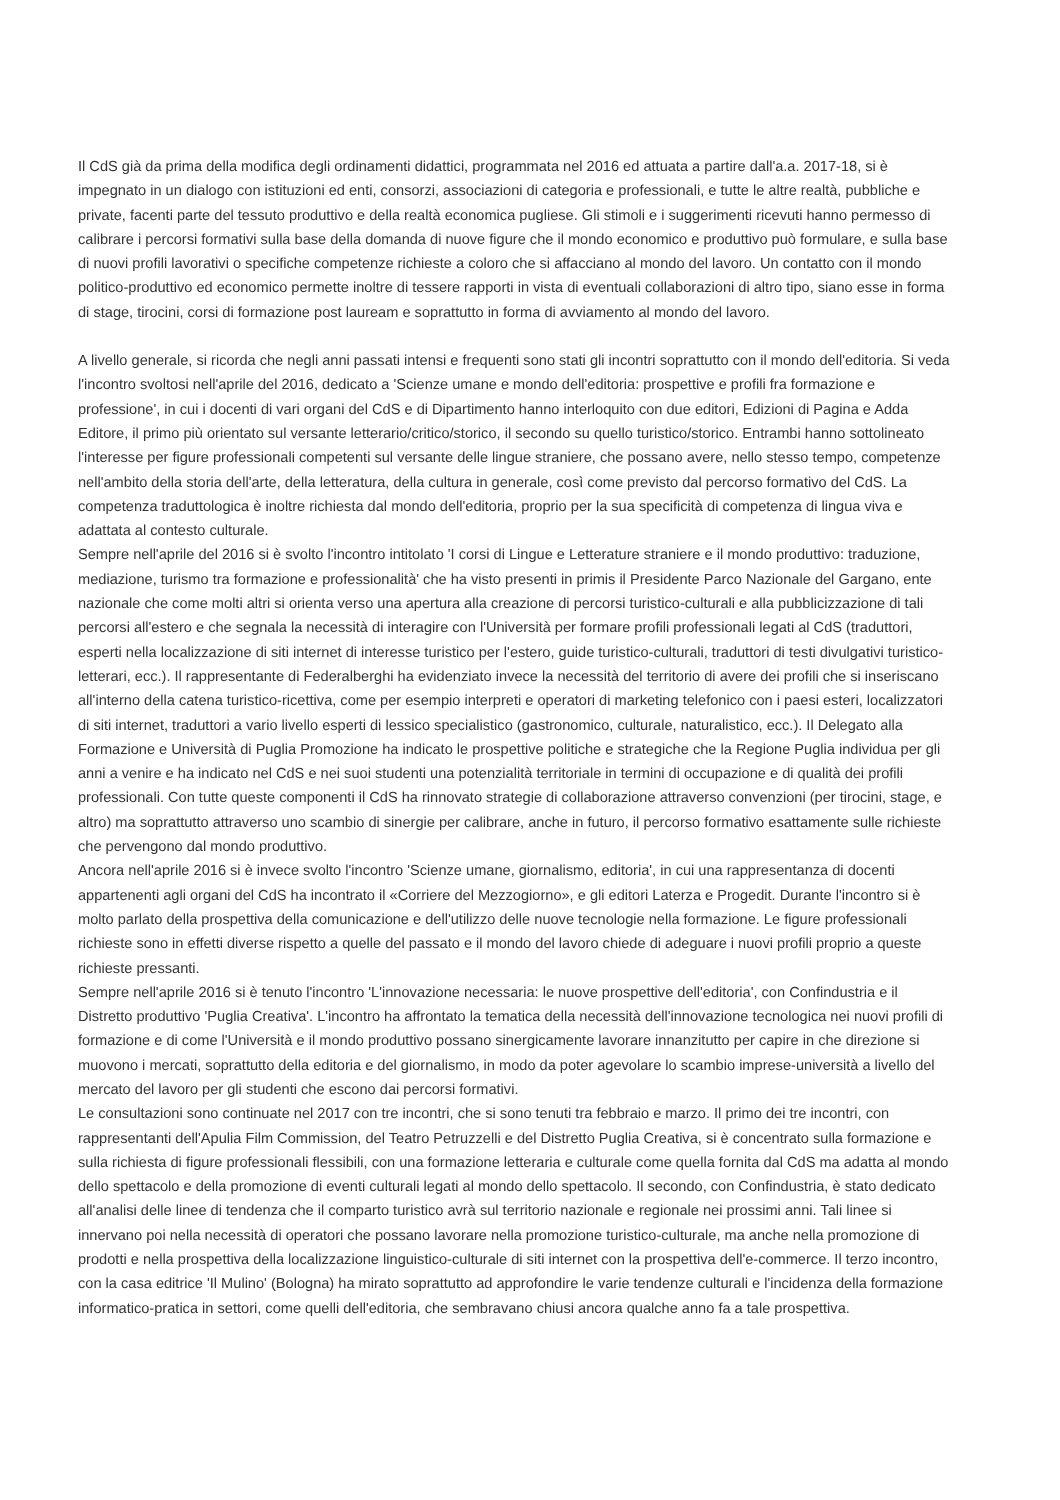Il CdS già da prima della modifica degli ordinamenti didattici, programmata nel 2016 ed attuata a partire dall'a.a. 2017-18, si è impegnato in un dialogo con istituzioni ed enti, consorzi, associazioni di categoria e professionali, e tutte le altre realtà, pubbliche e private, facenti parte del tessuto produttivo e della realtà economica pugliese. Gli stimoli e i suggerimenti ricevuti hanno permesso di calibrare i percorsi formativi sulla base della domanda di nuove figure che il mondo economico e produttivo può formulare, e sulla base di nuovi profili lavorativi o specifiche competenze richieste a coloro che si affacciano al mondo del lavoro. Un contatto con il mondo politico-produttivo ed economico permette inoltre di tessere rapporti in vista di eventuali collaborazioni di altro tipo, siano esse in forma di stage, tirocini, corsi di formazione post lauream e soprattutto in forma di avviamento al mondo del lavoro.
A livello generale, si ricorda che negli anni passati intensi e frequenti sono stati gli incontri soprattutto con il mondo dell'editoria. Si veda l'incontro svoltosi nell'aprile del 2016, dedicato a 'Scienze umane e mondo dell'editoria: prospettive e profili fra formazione e professione', in cui i docenti di vari organi del CdS e di Dipartimento hanno interloquito con due editori, Edizioni di Pagina e Adda Editore, il primo più orientato sul versante letterario/critico/storico, il secondo su quello turistico/storico. Entrambi hanno sottolineato l'interesse per figure professionali competenti sul versante delle lingue straniere, che possano avere, nello stesso tempo, competenze nell'ambito della storia dell'arte, della letteratura, della cultura in generale, così come previsto dal percorso formativo del CdS. La competenza traduttologica è inoltre richiesta dal mondo dell'editoria, proprio per la sua specificità di competenza di lingua viva e adattata al contesto culturale.
Sempre nell'aprile del 2016 si è svolto l'incontro intitolato 'I corsi di Lingue e Letterature straniere e il mondo produttivo: traduzione, mediazione, turismo tra formazione e professionalità' che ha visto presenti in primis il Presidente Parco Nazionale del Gargano, ente nazionale che come molti altri si orienta verso una apertura alla creazione di percorsi turistico-culturali e alla pubblicizzazione di tali percorsi all'estero e che segnala la necessità di interagire con l'Università per formare profili professionali legati al CdS (traduttori, esperti nella localizzazione di siti internet di interesse turistico per l'estero, guide turistico-culturali, traduttori di testi divulgativi turistico-letterari, ecc.). Il rappresentante di Federalberghi ha evidenziato invece la necessità del territorio di avere dei profili che si inseriscano all'interno della catena turistico-ricettiva, come per esempio interpreti e operatori di marketing telefonico con i paesi esteri, localizzatori di siti internet, traduttori a vario livello esperti di lessico specialistico (gastronomico, culturale, naturalistico, ecc.). Il Delegato alla Formazione e Università di Puglia Promozione ha indicato le prospettive politiche e strategiche che la Regione Puglia individua per gli anni a venire e ha indicato nel CdS e nei suoi studenti una potenzialità territoriale in termini di occupazione e di qualità dei profili professionali. Con tutte queste componenti il CdS ha rinnovato strategie di collaborazione attraverso convenzioni (per tirocini, stage, e altro) ma soprattutto attraverso uno scambio di sinergie per calibrare, anche in futuro, il percorso formativo esattamente sulle richieste che pervengono dal mondo produttivo.
Ancora nell'aprile 2016 si è invece svolto l'incontro 'Scienze umane, giornalismo, editoria', in cui una rappresentanza di docenti appartenenti agli organi del CdS ha incontrato il «Corriere del Mezzogiorno», e gli editori Laterza e Progedit. Durante l'incontro si è molto parlato della prospettiva della comunicazione e dell'utilizzo delle nuove tecnologie nella formazione. Le figure professionali richieste sono in effetti diverse rispetto a quelle del passato e il mondo del lavoro chiede di adeguare i nuovi profili proprio a queste richieste pressanti.
Sempre nell'aprile 2016 si è tenuto l'incontro 'L'innovazione necessaria: le nuove prospettive dell'editoria', con Confindustria e il Distretto produttivo 'Puglia Creativa'. L'incontro ha affrontato la tematica della necessità dell'innovazione tecnologica nei nuovi profili di formazione e di come l'Università e il mondo produttivo possano sinergicamente lavorare innanzitutto per capire in che direzione si muovono i mercati, soprattutto della editoria e del giornalismo, in modo da poter agevolare lo scambio imprese-università a livello del mercato del lavoro per gli studenti che escono dai percorsi formativi.
Le consultazioni sono continuate nel 2017 con tre incontri, che si sono tenuti tra febbraio e marzo. Il primo dei tre incontri, con rappresentanti dell'Apulia Film Commission, del Teatro Petruzzelli e del Distretto Puglia Creativa, si è concentrato sulla formazione e sulla richiesta di figure professionali flessibili, con una formazione letteraria e culturale come quella fornita dal CdS ma adatta al mondo dello spettacolo e della promozione di eventi culturali legati al mondo dello spettacolo. Il secondo, con Confindustria, è stato dedicato all'analisi delle linee di tendenza che il comparto turistico avrà sul territorio nazionale e regionale nei prossimi anni. Tali linee si innervano poi nella necessità di operatori che possano lavorare nella promozione turistico-culturale, ma anche nella promozione di prodotti e nella prospettiva della localizzazione linguistico-culturale di siti internet con la prospettiva dell'e-commerce. Il terzo incontro, con la casa editrice 'Il Mulino' (Bologna) ha mirato soprattutto ad approfondire le varie tendenze culturali e l'incidenza della formazione informatico-pratica in settori, come quelli dell'editoria, che sembravano chiusi ancora qualche anno fa a tale prospettiva.